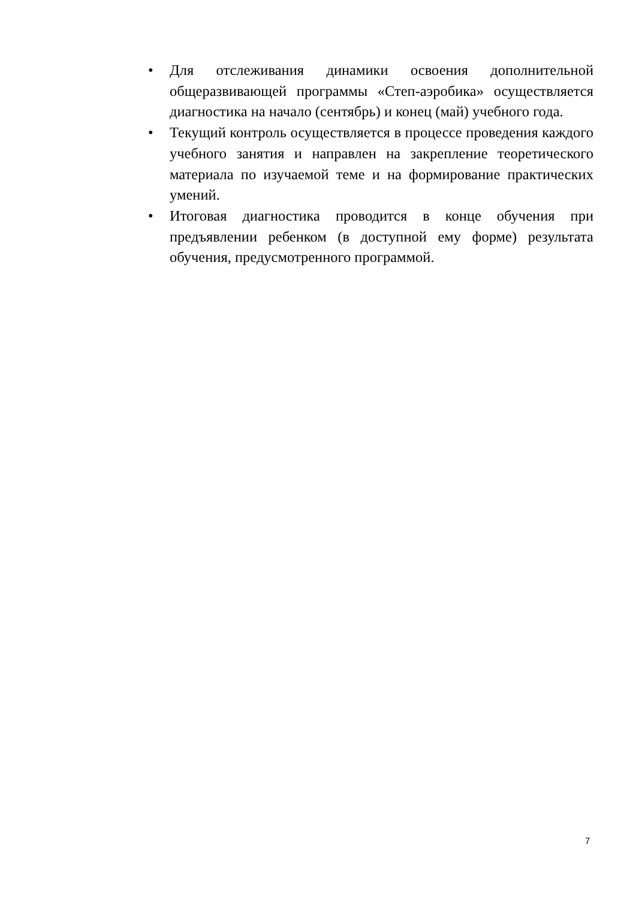• Для отслеживания динамики освоения дополнительной общеразвивающей программы «Степ-аэробика» осуществляется диагностика на начало (сентябрь) и конец (май) учебного года.
• Текущий контроль осуществляется в процессе проведения каждого учебного занятия и направлен на закрепление теоретического материала по изучаемой теме и на формирование практических умений.
• Итоговая диагностика проводится в конце обучения при предъявлении ребенком (в доступной ему форме) результата обучения, предусмотренного программой.
7